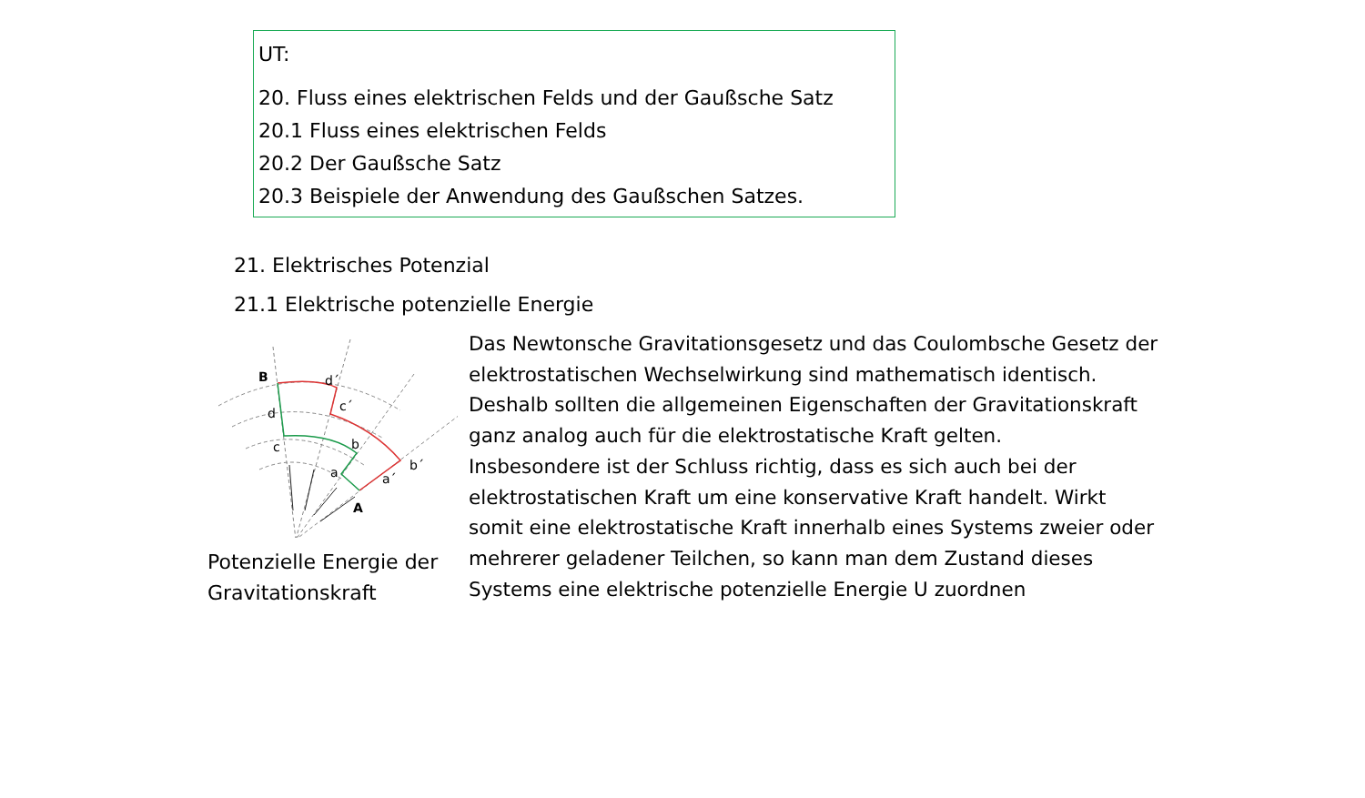UT:
20. Fluss eines elektrischen Felds und der Gaußsche Satz
20.1 Fluss eines elektrischen Felds
20.2 Der Gaußsche Satz
20.3 Beispiele der Anwendung des Gaußschen Satzes.
21. Elektrisches Potenzial
21.1 Elektrische potenzielle Energie
B
d´
d
c´
c
b
a
a´
b´
A
Potenzielle Energie der Gravitationskraft
Das Newtonsche Gravitationsgesetz und das Coulombsche Gesetz der elektrostatischen Wechselwirkung sind mathematisch identisch. Deshalb sollten die allgemeinen Eigenschaften der Gravitationskraft ganz analog auch für die elektrostatische Kraft gelten.
Insbesondere ist der Schluss richtig, dass es sich auch bei der elektrostatischen Kraft um eine konservative Kraft handelt. Wirkt somit eine elektrostatische Kraft innerhalb eines Systems zweier oder mehrerer geladener Teilchen, so kann man dem Zustand dieses Systems eine elektrische potenzielle Energie U zuordnen